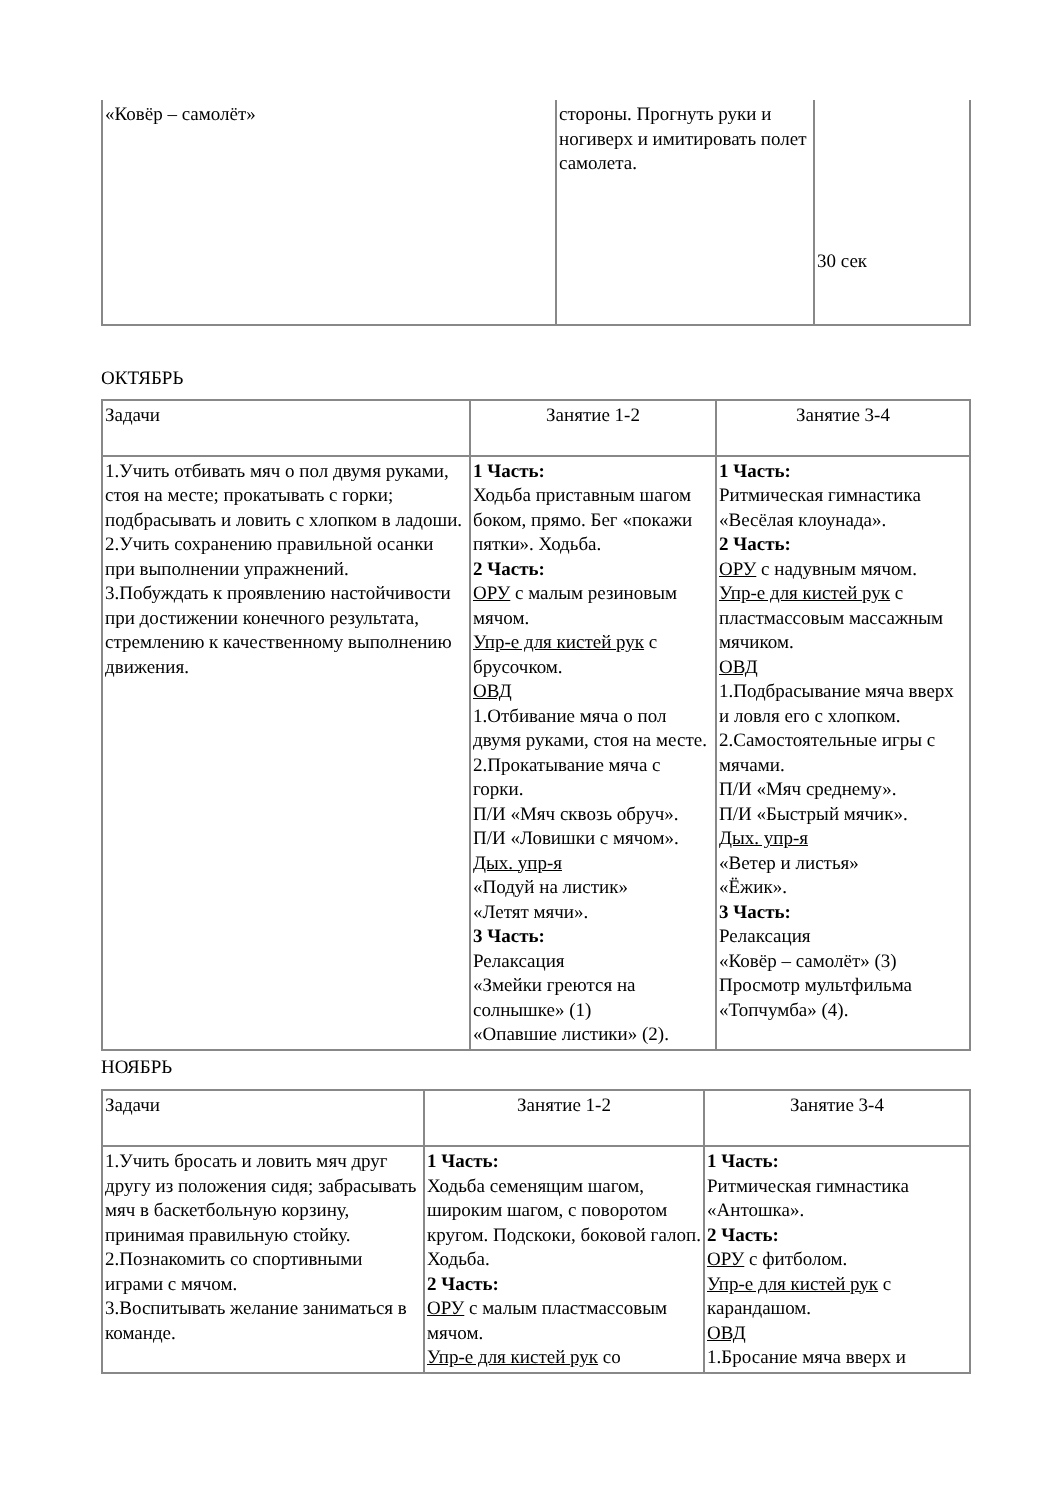| «Ковёр – самолёт» | стороны. Прогнуть руки и ногиверх и имитировать полет самолета. | 30 сек |
ОКТЯБРЬ
| Задачи | Занятие 1-2 | Занятие 3-4 |
| 1.Учить отбивать мяч о пол двумя руками, стоя на месте; прокатывать с горки; подбрасывать и ловить с хлопком в ладоши. 2.Учить сохранению правильной осанки при выполнении упражнений. 3.Побуждать к проявлению настойчивости при достижении конечного результата, стремлению к качественному выполнению движения. | 1 Часть: Ходьба приставным шагом боком, прямо. Бег «покажи пятки». Ходьба. 2 Часть: ОРУ с малым резиновым мячом. Упр-е для кистей рук с брусочком. ОВД 1.Отбивание мяча о пол двумя руками, стоя на месте. 2.Прокатывание мяча с горки. П/И «Мяч сквозь обруч». П/И «Ловишки с мячом». Дых. упр-я «Подуй на листик» «Летят мячи». 3 Часть: Релаксация «Змейки греются на солнышке» (1) «Опавшие листики» (2). | 1 Часть: Ритмическая гимнастика «Весёлая клоунада». 2 Часть: ОРУ с надувным мячом. Упр-е для кистей рук с пластмассовым массажным мячиком. ОВД 1.Подбрасывание мяча вверх и ловля его с хлопком. 2.Самостоятельные игры с мячами. П/И «Мяч среднему». П/И «Быстрый мячик». Дых. упр-я «Ветер и листья» «Ёжик». 3 Часть: Релаксация «Ковёр – самолёт» (3) Просмотр мультфильма «Топчумба» (4). |
НОЯБРЬ
| Задачи | Занятие 1-2 | Занятие 3-4 |
| 1.Учить бросать и ловить мяч друг другу из положения сидя; забрасывать мяч в баскетбольную корзину, принимая правильную стойку. 2.Познакомить со спортивными играми с мячом. 3.Воспитывать желание заниматься в команде. | 1 Часть: Ходьба семенящим шагом, широким шагом, с поворотом кругом. Подскоки, боковой галоп. Ходьба. 2 Часть: ОРУ с малым пластмассовым мячом. Упр-е для кистей рук со | 1 Часть: Ритмическая гимнастика «Антошка». 2 Часть: ОРУ с фитболом. Упр-е для кистей рук с карандашом. ОВД 1.Бросание мяча вверх и |